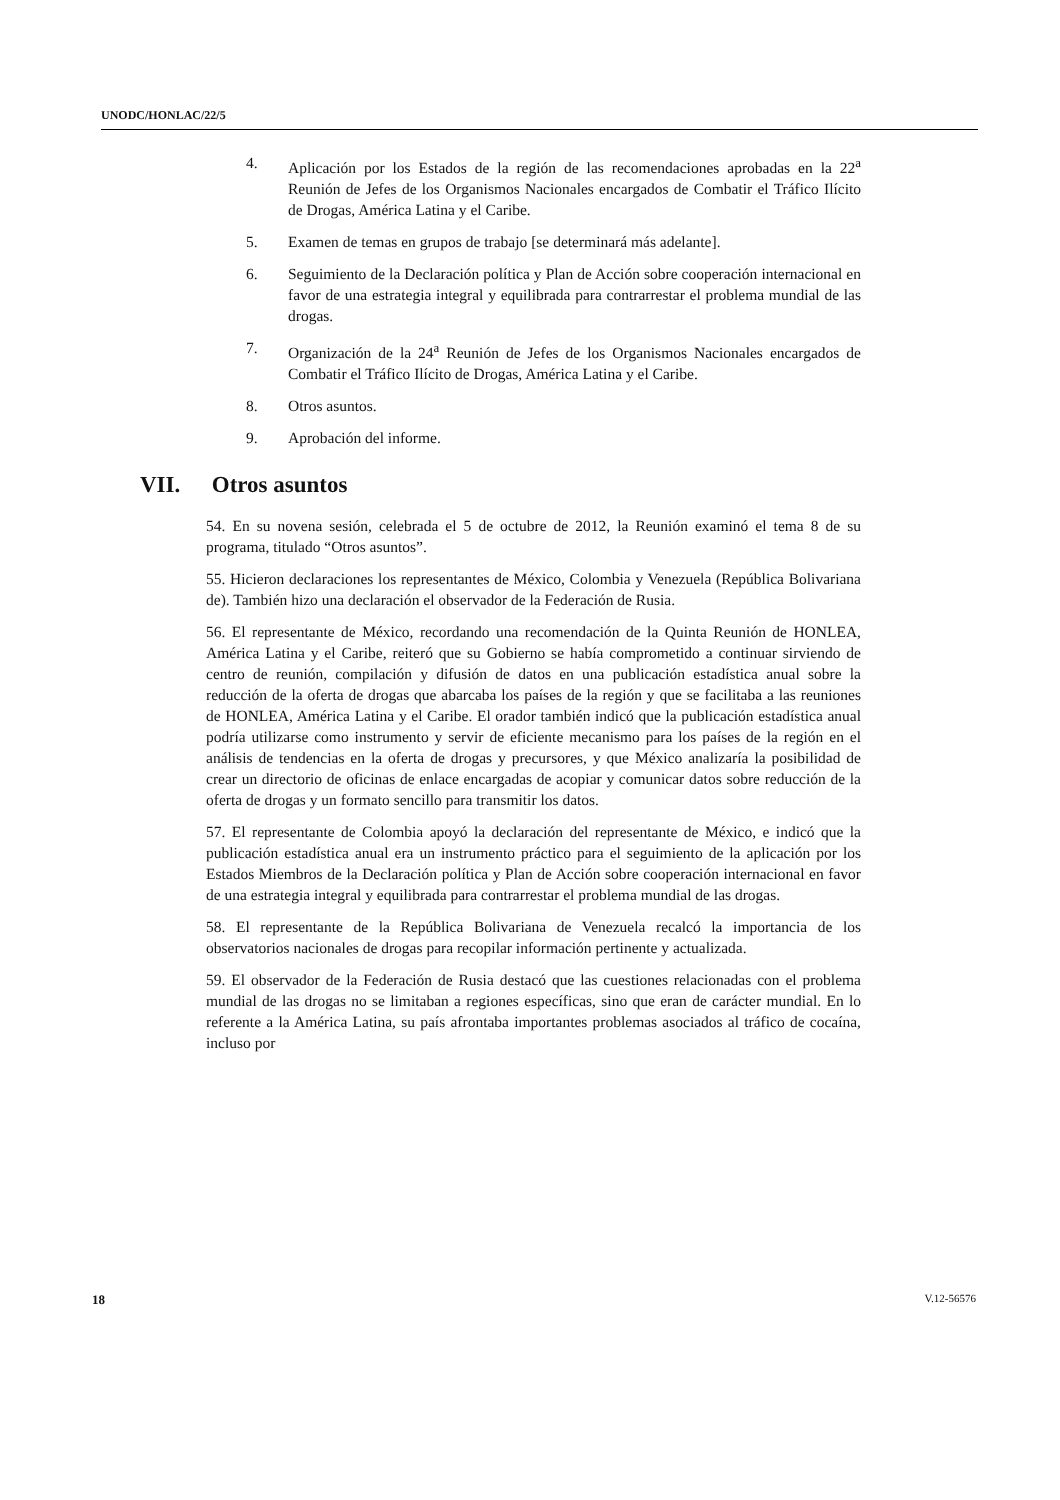UNODC/HONLAC/22/5
4. Aplicación por los Estados de la región de las recomendaciones aprobadas en la 22<sup>a</sup> Reunión de Jefes de los Organismos Nacionales encargados de Combatir el Tráfico Ilícito de Drogas, América Latina y el Caribe.
5. Examen de temas en grupos de trabajo [se determinará más adelante].
6. Seguimiento de la Declaración política y Plan de Acción sobre cooperación internacional en favor de una estrategia integral y equilibrada para contrarrestar el problema mundial de las drogas.
7. Organización de la 24<sup>a</sup> Reunión de Jefes de los Organismos Nacionales encargados de Combatir el Tráfico Ilícito de Drogas, América Latina y el Caribe.
8. Otros asuntos.
9. Aprobación del informe.
VII. Otros asuntos
54. En su novena sesión, celebrada el 5 de octubre de 2012, la Reunión examinó el tema 8 de su programa, titulado “Otros asuntos”.
55. Hicieron declaraciones los representantes de México, Colombia y Venezuela (República Bolivariana de). También hizo una declaración el observador de la Federación de Rusia.
56. El representante de México, recordando una recomendación de la Quinta Reunión de HONLEA, América Latina y el Caribe, reiteró que su Gobierno se había comprometido a continuar sirviendo de centro de reunión, compilación y difusión de datos en una publicación estadística anual sobre la reducción de la oferta de drogas que abarcaba los países de la región y que se facilitaba a las reuniones de HONLEA, América Latina y el Caribe. El orador también indicó que la publicación estadística anual podría utilizarse como instrumento y servir de eficiente mecanismo para los países de la región en el análisis de tendencias en la oferta de drogas y precursores, y que México analizaría la posibilidad de crear un directorio de oficinas de enlace encargadas de acopiar y comunicar datos sobre reducción de la oferta de drogas y un formato sencillo para transmitir los datos.
57. El representante de Colombia apoyó la declaración del representante de México, e indicó que la publicación estadística anual era un instrumento práctico para el seguimiento de la aplicación por los Estados Miembros de la Declaración política y Plan de Acción sobre cooperación internacional en favor de una estrategia integral y equilibrada para contrarrestar el problema mundial de las drogas.
58. El representante de la República Bolivariana de Venezuela recalcó la importancia de los observatorios nacionales de drogas para recopilar información pertinente y actualizada.
59. El observador de la Federación de Rusia destacó que las cuestiones relacionadas con el problema mundial de las drogas no se limitaban a regiones específicas, sino que eran de carácter mundial. En lo referente a la América Latina, su país afrontaba importantes problemas asociados al tráfico de cocaína, incluso por
18 V.12-56576